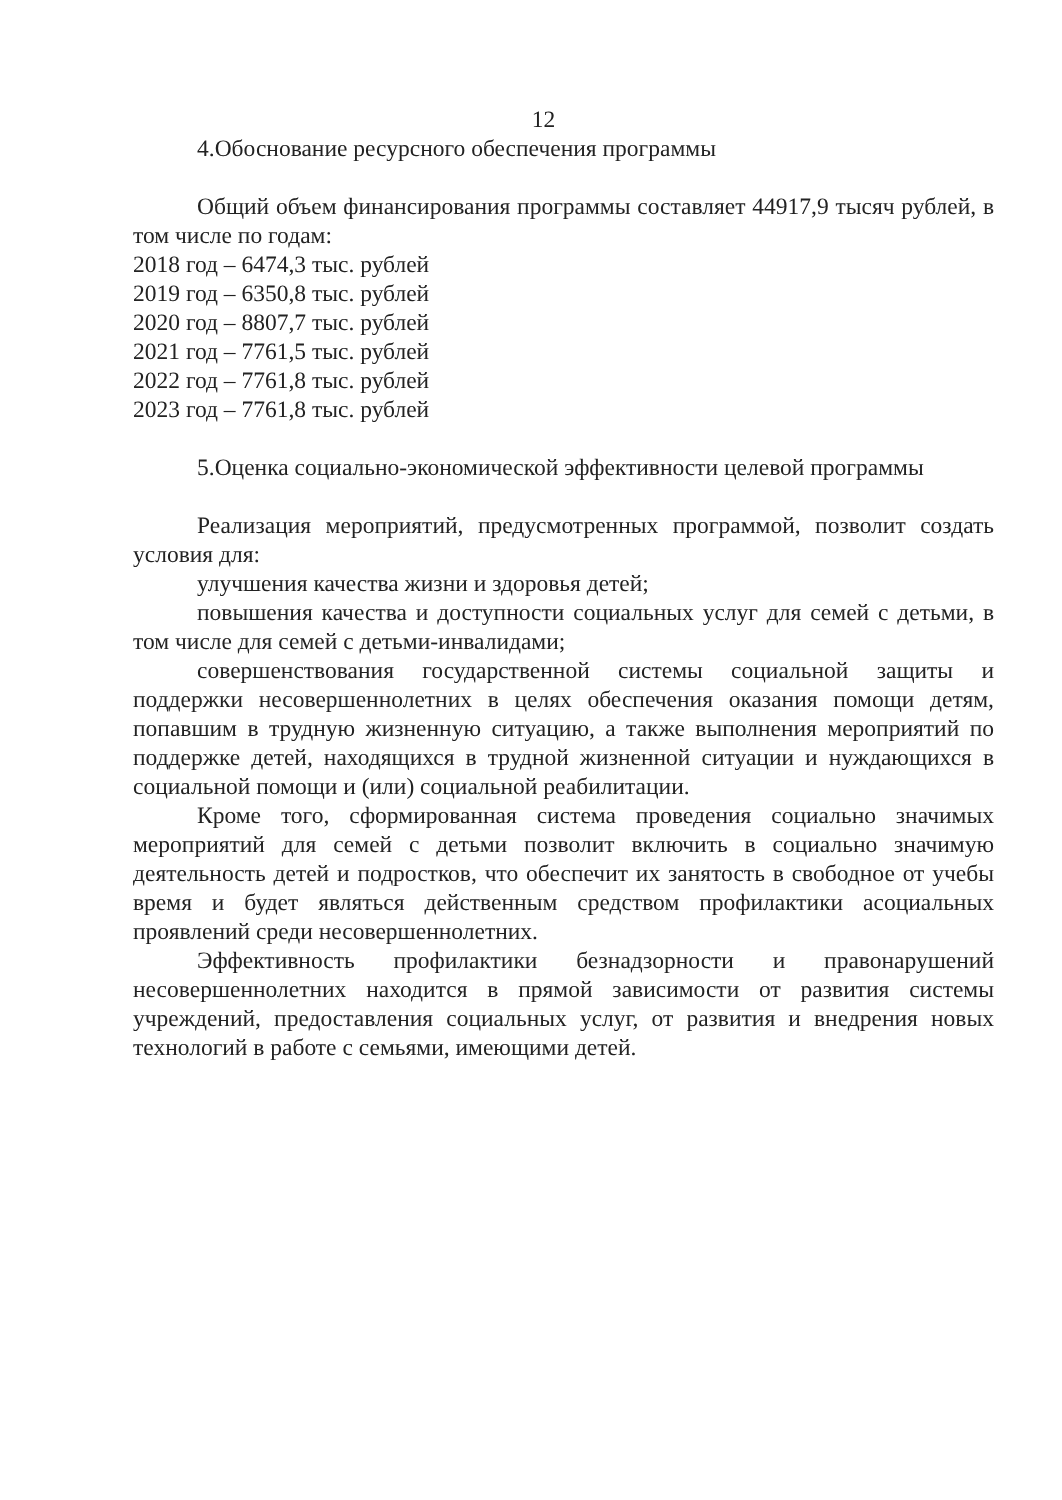12
4.Обоснование ресурсного обеспечения программы
Общий объем финансирования программы составляет 44917,9 тысяч рублей, в том числе по годам:
2018 год – 6474,3 тыс. рублей
2019 год – 6350,8 тыс. рублей
2020 год – 8807,7 тыс. рублей
2021 год – 7761,5 тыс. рублей
2022 год – 7761,8 тыс. рублей
2023 год – 7761,8 тыс. рублей
5.Оценка социально-экономической эффективности целевой программы
Реализация мероприятий, предусмотренных программой, позволит создать условия для:
улучшения качества жизни и здоровья детей;
повышения качества и доступности социальных услуг для семей с детьми, в том числе для семей с детьми-инвалидами;
совершенствования государственной системы социальной защиты и поддержки несовершеннолетних в целях обеспечения оказания помощи детям, попавшим в трудную жизненную ситуацию, а также выполнения мероприятий по поддержке детей, находящихся в трудной жизненной ситуации и нуждающихся в социальной помощи и (или) социальной реабилитации.
Кроме того, сформированная система проведения социально значимых мероприятий для семей с детьми позволит включить в социально значимую деятельность детей и подростков, что обеспечит их занятость в свободное от учебы время и будет являться действенным средством профилактики асоциальных проявлений среди несовершеннолетних.
Эффективность профилактики безнадзорности и правонарушений несовершеннолетних находится в прямой зависимости от развития системы учреждений, предоставления социальных услуг, от развития и внедрения новых технологий в работе с семьями, имеющими детей.